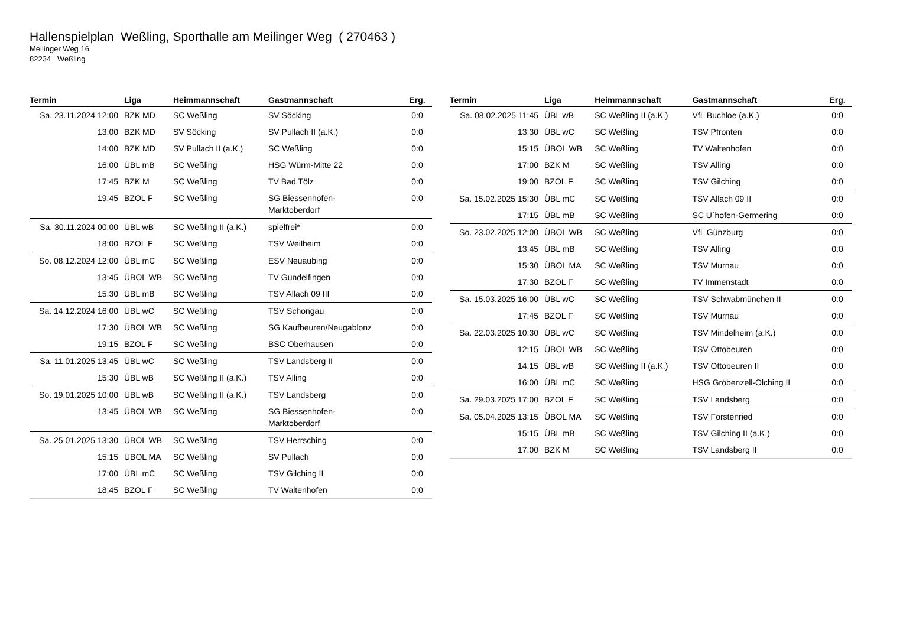Hallenspielplan Weßling, Sporthalle am Meilinger Weg ( 270463 )
Meilinger Weg 16
82234 Weßling
| Termin | Liga | Heimmannschaft | Gastmannschaft | Erg. |
| --- | --- | --- | --- | --- |
| Sa. 23.11.2024 12:00 | BZK MD | SC Weßling | SV Söcking | 0:0 |
| 13:00 | BZK MD | SV Söcking | SV Pullach II (a.K.) | 0:0 |
| 14:00 | BZK MD | SV Pullach II (a.K.) | SC Weßling | 0:0 |
| 16:00 | ÜBL mB | SC Weßling | HSG Würm-Mitte 22 | 0:0 |
| 17:45 | BZK M | SC Weßling | TV Bad Tölz | 0:0 |
| 19:45 | BZOL F | SC Weßling | SG Biessenhofen- Marktoberdorf | 0:0 |
| Sa. 30.11.2024 00:00 | ÜBL wB | SC Weßling II (a.K.) | spielfrei* | 0:0 |
| 18:00 | BZOL F | SC Weßling | TSV Weilheim | 0:0 |
| So. 08.12.2024 12:00 | ÜBL mC | SC Weßling | ESV Neuaubing | 0:0 |
| 13:45 | ÜBOL WB | SC Weßling | TV Gundelfingen | 0:0 |
| 15:30 | ÜBL mB | SC Weßling | TSV Allach 09 III | 0:0 |
| Sa. 14.12.2024 16:00 | ÜBL wC | SC Weßling | TSV Schongau | 0:0 |
| 17:30 | ÜBOL WB | SC Weßling | SG Kaufbeuren/Neugablonz | 0:0 |
| 19:15 | BZOL F | SC Weßling | BSC Oberhausen | 0:0 |
| Sa. 11.01.2025 13:45 | ÜBL wC | SC Weßling | TSV Landsberg II | 0:0 |
| 15:30 | ÜBL wB | SC Weßling II (a.K.) | TSV Alling | 0:0 |
| So. 19.01.2025 10:00 | ÜBL wB | SC Weßling II (a.K.) | TSV Landsberg | 0:0 |
| 13:45 | ÜBOL WB | SC Weßling | SG Biessenhofen- Marktoberdorf | 0:0 |
| Sa. 25.01.2025 13:30 | ÜBOL WB | SC Weßling | TSV Herrsching | 0:0 |
| 15:15 | ÜBOL MA | SC Weßling | SV Pullach | 0:0 |
| 17:00 | ÜBL mC | SC Weßling | TSV Gilching II | 0:0 |
| 18:45 | BZOL F | SC Weßling | TV Waltenhofen | 0:0 |
| Termin | Liga | Heimmannschaft | Gastmannschaft | Erg. |
| --- | --- | --- | --- | --- |
| Sa. 08.02.2025 11:45 | ÜBL wB | SC Weßling II (a.K.) | VfL Buchloe (a.K.) | 0:0 |
| 13:30 | ÜBL wC | SC Weßling | TSV Pfronten | 0:0 |
| 15:15 | ÜBOL WB | SC Weßling | TV Waltenhofen | 0:0 |
| 17:00 | BZK M | SC Weßling | TSV Alling | 0:0 |
| 19:00 | BZOL F | SC Weßling | TSV Gilching | 0:0 |
| Sa. 15.02.2025 15:30 | ÜBL mC | SC Weßling | TSV Allach 09 II | 0:0 |
| 17:15 | ÜBL mB | SC Weßling | SC U´hofen-Germering | 0:0 |
| So. 23.02.2025 12:00 | ÜBOL WB | SC Weßling | VfL Günzburg | 0:0 |
| 13:45 | ÜBL mB | SC Weßling | TSV Alling | 0:0 |
| 15:30 | ÜBOL MA | SC Weßling | TSV Murnau | 0:0 |
| 17:30 | BZOL F | SC Weßling | TV Immenstadt | 0:0 |
| Sa. 15.03.2025 16:00 | ÜBL wC | SC Weßling | TSV Schwabmünchen II | 0:0 |
| 17:45 | BZOL F | SC Weßling | TSV Murnau | 0:0 |
| Sa. 22.03.2025 10:30 | ÜBL wC | SC Weßling | TSV Mindelheim (a.K.) | 0:0 |
| 12:15 | ÜBOL WB | SC Weßling | TSV Ottobeuren | 0:0 |
| 14:15 | ÜBL wB | SC Weßling II (a.K.) | TSV Ottobeuren II | 0:0 |
| 16:00 | ÜBL mC | SC Weßling | HSG Gröbenzell-Olching II | 0:0 |
| Sa. 29.03.2025 17:00 | BZOL F | SC Weßling | TSV Landsberg | 0:0 |
| Sa. 05.04.2025 13:15 | ÜBOL MA | SC Weßling | TSV Forstenried | 0:0 |
| 15:15 | ÜBL mB | SC Weßling | TSV Gilching II (a.K.) | 0:0 |
| 17:00 | BZK M | SC Weßling | TSV Landsberg II | 0:0 |